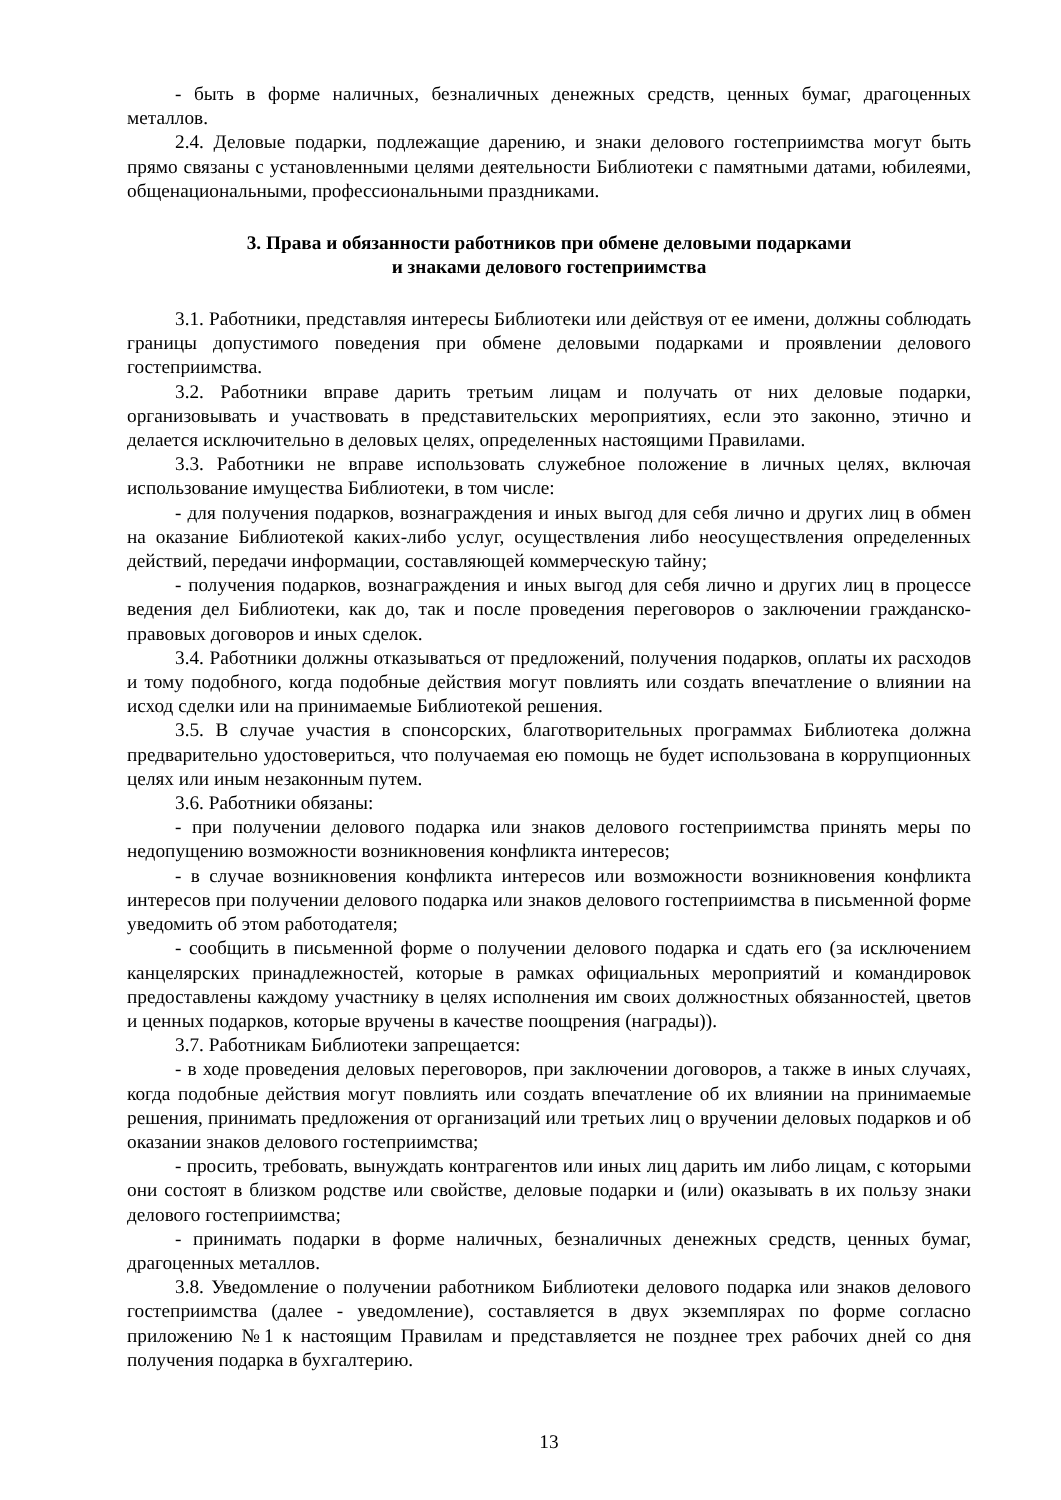- быть в форме наличных, безналичных денежных средств, ценных бумаг, драгоценных металлов.
2.4. Деловые подарки, подлежащие дарению, и знаки делового гостеприимства могут быть прямо связаны с установленными целями деятельности Библиотеки с памятными датами, юбилеями, общенациональными, профессиональными праздниками.
3. Права и обязанности работников при обмене деловыми подарками
и знаками делового гостеприимства
3.1. Работники, представляя интересы Библиотеки или действуя от ее имени, должны соблюдать границы допустимого поведения при обмене деловыми подарками и проявлении делового гостеприимства.
3.2. Работники вправе дарить третьим лицам и получать от них деловые подарки, организовывать и участвовать в представительских мероприятиях, если это законно, этично и делается исключительно в деловых целях, определенных настоящими Правилами.
3.3. Работники не вправе использовать служебное положение в личных целях, включая использование имущества Библиотеки, в том числе:
- для получения подарков, вознаграждения и иных выгод для себя лично и других лиц в обмен на оказание Библиотекой каких-либо услуг, осуществления либо неосуществления определенных действий, передачи информации, составляющей коммерческую тайну;
- получения подарков, вознаграждения и иных выгод для себя лично и других лиц в процессе ведения дел Библиотеки, как до, так и после проведения переговоров о заключении гражданско-правовых договоров и иных сделок.
3.4. Работники должны отказываться от предложений, получения подарков, оплаты их расходов и тому подобного, когда подобные действия могут повлиять или создать впечатление о влиянии на исход сделки или на принимаемые Библиотекой решения.
3.5. В случае участия в спонсорских, благотворительных программах Библиотека должна предварительно удостовериться, что получаемая ею помощь не будет использована в коррупционных целях или иным незаконным путем.
3.6. Работники обязаны:
- при получении делового подарка или знаков делового гостеприимства принять меры по недопущению возможности возникновения конфликта интересов;
- в случае возникновения конфликта интересов или возможности возникновения конфликта интересов при получении делового подарка или знаков делового гостеприимства в письменной форме уведомить об этом работодателя;
- сообщить в письменной форме о получении делового подарка и сдать его (за исключением канцелярских принадлежностей, которые в рамках официальных мероприятий и командировок предоставлены каждому участнику в целях исполнения им своих должностных обязанностей, цветов и ценных подарков, которые вручены в качестве поощрения (награды)).
3.7. Работникам Библиотеки запрещается:
- в ходе проведения деловых переговоров, при заключении договоров, а также в иных случаях, когда подобные действия могут повлиять или создать впечатление об их влиянии на принимаемые решения, принимать предложения от организаций или третьих лиц о вручении деловых подарков и об оказании знаков делового гостеприимства;
- просить, требовать, вынуждать контрагентов или иных лиц дарить им либо лицам, с которыми они состоят в близком родстве или свойстве, деловые подарки и (или) оказывать в их пользу знаки делового гостеприимства;
- принимать подарки в форме наличных, безналичных денежных средств, ценных бумаг, драгоценных металлов.
3.8. Уведомление о получении работником Библиотеки делового подарка или знаков делового гостеприимства (далее - уведомление), составляется в двух экземплярах по форме согласно приложению №1 к настоящим Правилам и представляется не позднее трех рабочих дней со дня получения подарка в бухгалтерию.
13